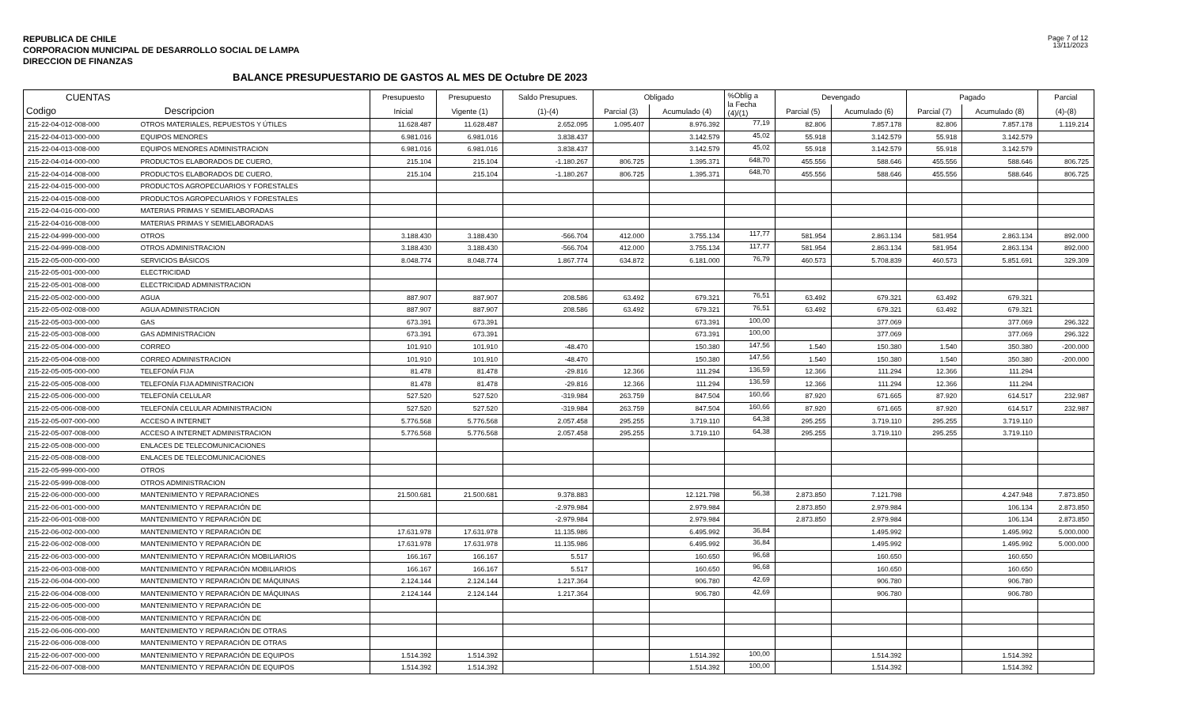REPUBLICA DE CHILE
CORPORACION MUNICIPAL DE DESARROLLO SOCIAL DE LAMPA
DIRECCION DE FINANZAS
Page 7 of 12
13/11/2023
BALANCE PRESUPUESTARIO DE GASTOS AL MES DE Octubre DE 2023
| CUENTAS | | Presupuesto | Presupuesto | Saldo Presupues. | Obligado | | %Oblig a la Fecha (4)/(1) | Devengado | | Pagado | | Parcial |
| --- | --- | --- | --- | --- | --- | --- | --- | --- | --- | --- | --- | --- |
| Codigo | Descripcion | Inicial | Vigente (1) | (1)-(4) | Parcial (3) | Acumulado (4) | | Parcial (5) | Acumulado (6) | Parcial (7) | Acumulado (8) | (4)-(8) |
| 215-22-04-012-008-000 | OTROS MATERIALES, REPUESTOS Y ÚTILES | 11.628.487 | 11.628.487 | 2.652.095 | 1.095.407 | 8.976.392 | 77,19 | 82.806 | 7.857.178 | 82.806 | 7.857.178 | 1.119.214 |
| 215-22-04-013-000-000 | EQUIPOS MENORES | 6.981.016 | 6.981.016 | 3.838.437 | | 3.142.579 | 45,02 | 55.918 | 3.142.579 | 55.918 | 3.142.579 | |
| 215-22-04-013-008-000 | EQUIPOS MENORES ADMINISTRACION | 6.981.016 | 6.981.016 | 3.838.437 | | 3.142.579 | 45,02 | 55.918 | 3.142.579 | 55.918 | 3.142.579 | |
| 215-22-04-014-000-000 | PRODUCTOS ELABORADOS DE CUERO, | 215.104 | 215.104 | -1.180.267 | 806.725 | 1.395.371 | 648,70 | 455.556 | 588.646 | 455.556 | 588.646 | 806.725 |
| 215-22-04-014-008-000 | PRODUCTOS ELABORADOS DE CUERO, | 215.104 | 215.104 | -1.180.267 | 806.725 | 1.395.371 | 648,70 | 455.556 | 588.646 | 455.556 | 588.646 | 806.725 |
| 215-22-04-015-000-000 | PRODUCTOS AGROPECUARIOS Y FORESTALES | | | | | | | | | | | |
| 215-22-04-015-008-000 | PRODUCTOS AGROPECUARIOS Y FORESTALES | | | | | | | | | | | |
| 215-22-04-016-000-000 | MATERIAS PRIMAS Y SEMIELABORADAS | | | | | | | | | | | |
| 215-22-04-016-008-000 | MATERIAS PRIMAS Y SEMIELABORADAS | | | | | | | | | | | |
| 215-22-04-999-000-000 | OTROS | 3.188.430 | 3.188.430 | -566.704 | 412.000 | 3.755.134 | 117,77 | 581.954 | 2.863.134 | 581.954 | 2.863.134 | 892.000 |
| 215-22-04-999-008-000 | OTROS ADMINISTRACION | 3.188.430 | 3.188.430 | -566.704 | 412.000 | 3.755.134 | 117,77 | 581.954 | 2.863.134 | 581.954 | 2.863.134 | 892.000 |
| 215-22-05-000-000-000 | SERVICIOS BÁSICOS | 8.048.774 | 8.048.774 | 1.867.774 | 634.872 | 6.181.000 | 76,79 | 460.573 | 5.708.839 | 460.573 | 5.851.691 | 329.309 |
| 215-22-05-001-000-000 | ELECTRICIDAD | | | | | | | | | | | |
| 215-22-05-001-008-000 | ELECTRICIDAD ADMINISTRACION | | | | | | | | | | | |
| 215-22-05-002-000-000 | AGUA | 887.907 | 887.907 | 208.586 | 63.492 | 679.321 | 76,51 | 63.492 | 679.321 | 63.492 | 679.321 | |
| 215-22-05-002-008-000 | AGUA ADMINISTRACION | 887.907 | 887.907 | 208.586 | 63.492 | 679.321 | 76,51 | 63.492 | 679.321 | 63.492 | 679.321 | |
| 215-22-05-003-000-000 | GAS | 673.391 | 673.391 | | | 673.391 | 100,00 | | 377.069 | | 377.069 | 296.322 |
| 215-22-05-003-008-000 | GAS ADMINISTRACION | 673.391 | 673.391 | | | 673.391 | 100,00 | | 377.069 | | 377.069 | 296.322 |
| 215-22-05-004-000-000 | CORREO | 101.910 | 101.910 | -48.470 | | 150.380 | 147,56 | 1.540 | 150.380 | 1.540 | 350.380 | -200.000 |
| 215-22-05-004-008-000 | CORREO ADMINISTRACION | 101.910 | 101.910 | -48.470 | | 150.380 | 147,56 | 1.540 | 150.380 | 1.540 | 350.380 | -200.000 |
| 215-22-05-005-000-000 | TELEFONÍA FIJA | 81.478 | 81.478 | -29.816 | 12.366 | 111.294 | 136,59 | 12.366 | 111.294 | 12.366 | 111.294 | |
| 215-22-05-005-008-000 | TELEFONÍA FIJA ADMINISTRACION | 81.478 | 81.478 | -29.816 | 12.366 | 111.294 | 136,59 | 12.366 | 111.294 | 12.366 | 111.294 | |
| 215-22-05-006-000-000 | TELEFONÍA CELULAR | 527.520 | 527.520 | -319.984 | 263.759 | 847.504 | 160,66 | 87.920 | 671.665 | 87.920 | 614.517 | 232.987 |
| 215-22-05-006-008-000 | TELEFONÍA CELULAR ADMINISTRACION | 527.520 | 527.520 | -319.984 | 263.759 | 847.504 | 160,66 | 87.920 | 671.665 | 87.920 | 614.517 | 232.987 |
| 215-22-05-007-000-000 | ACCESO A INTERNET | 5.776.568 | 5.776.568 | 2.057.458 | 295.255 | 3.719.110 | 64,38 | 295.255 | 3.719.110 | 295.255 | 3.719.110 | |
| 215-22-05-007-008-000 | ACCESO A INTERNET ADMINISTRACION | 5.776.568 | 5.776.568 | 2.057.458 | 295.255 | 3.719.110 | 64,38 | 295.255 | 3.719.110 | 295.255 | 3.719.110 | |
| 215-22-05-008-000-000 | ENLACES DE TELECOMUNICACIONES | | | | | | | | | | | |
| 215-22-05-008-008-000 | ENLACES DE TELECOMUNICACIONES | | | | | | | | | | | |
| 215-22-05-999-000-000 | OTROS | | | | | | | | | | | |
| 215-22-05-999-008-000 | OTROS ADMINISTRACION | | | | | | | | | | | |
| 215-22-06-000-000-000 | MANTENIMIENTO Y REPARACIONES | 21.500.681 | 21.500.681 | 9.378.883 | | 12.121.798 | 56,38 | 2.873.850 | 7.121.798 | | 4.247.948 | 7.873.850 |
| 215-22-06-001-000-000 | MANTENIMIENTO Y REPARACIÓN DE | | | -2.979.984 | | 2.979.984 | | 2.873.850 | 2.979.984 | | 106.134 | 2.873.850 |
| 215-22-06-001-008-000 | MANTENIMIENTO Y REPARACIÓN DE | | | -2.979.984 | | 2.979.984 | | 2.873.850 | 2.979.984 | | 106.134 | 2.873.850 |
| 215-22-06-002-000-000 | MANTENIMIENTO Y REPARACIÓN DE | 17.631.978 | 17.631.978 | 11.135.986 | | 6.495.992 | 36,84 | | 1.495.992 | | 1.495.992 | 5.000.000 |
| 215-22-06-002-008-000 | MANTENIMIENTO Y REPARACIÓN DE | 17.631.978 | 17.631.978 | 11.135.986 | | 6.495.992 | 36,84 | | 1.495.992 | | 1.495.992 | 5.000.000 |
| 215-22-06-003-000-000 | MANTENIMIENTO Y REPARACIÓN MOBILIARIOS | 166.167 | 166.167 | 5.517 | | 160.650 | 96,68 | | 160.650 | | 160.650 | |
| 215-22-06-003-008-000 | MANTENIMIENTO Y REPARACIÓN MOBILIARIOS | 166.167 | 166.167 | 5.517 | | 160.650 | 96,68 | | 160.650 | | 160.650 | |
| 215-22-06-004-000-000 | MANTENIMIENTO Y REPARACIÓN DE MÁQUINAS | 2.124.144 | 2.124.144 | 1.217.364 | | 906.780 | 42,69 | | 906.780 | | 906.780 | |
| 215-22-06-004-008-000 | MANTENIMIENTO Y REPARACIÓN DE MÁQUINAS | 2.124.144 | 2.124.144 | 1.217.364 | | 906.780 | 42,69 | | 906.780 | | 906.780 | |
| 215-22-06-005-000-000 | MANTENIMIENTO Y REPARACIÓN DE | | | | | | | | | | | |
| 215-22-06-005-008-000 | MANTENIMIENTO Y REPARACIÓN DE | | | | | | | | | | | |
| 215-22-06-006-000-000 | MANTENIMIENTO Y REPARACIÓN DE OTRAS | | | | | | | | | | | |
| 215-22-06-006-008-000 | MANTENIMIENTO Y REPARACIÓN DE OTRAS | | | | | | | | | | | |
| 215-22-06-007-000-000 | MANTENIMIENTO Y REPARACIÓN DE EQUIPOS | 1.514.392 | 1.514.392 | | | 1.514.392 | 100,00 | | 1.514.392 | | 1.514.392 | |
| 215-22-06-007-008-000 | MANTENIMIENTO Y REPARACIÓN DE EQUIPOS | 1.514.392 | 1.514.392 | | | 1.514.392 | 100,00 | | 1.514.392 | | 1.514.392 | |